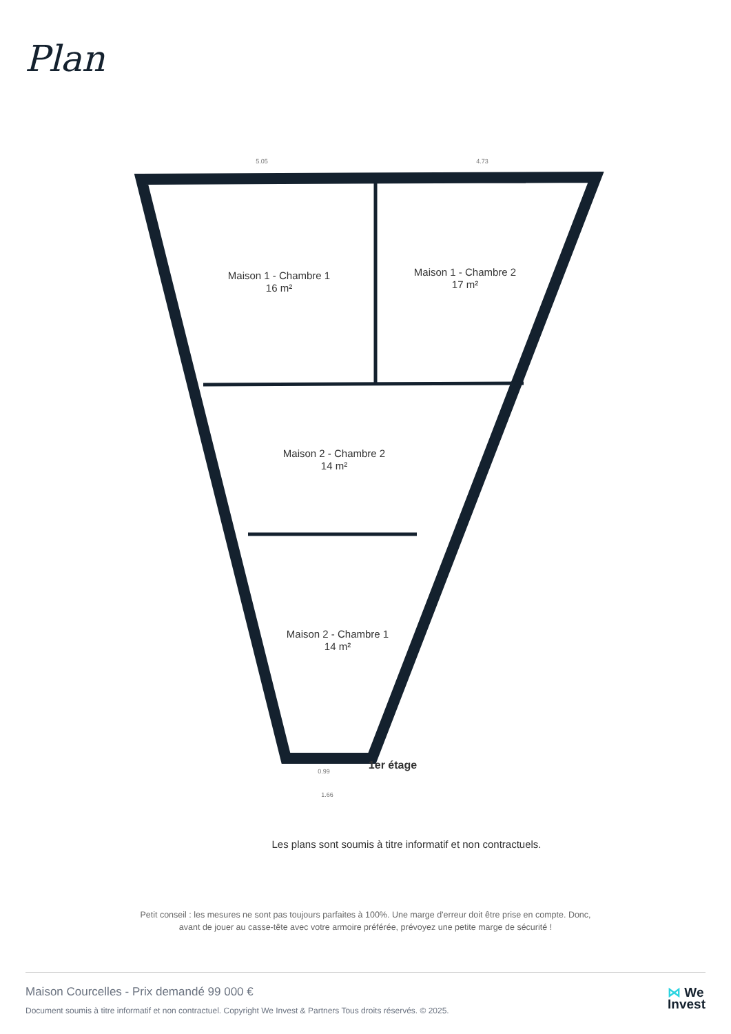Plan
Maison 1 - Chambre 1
16 m²
Maison 1 - Chambre 2
17 m²
Maison 2 - Chambre 2
14 m²
Maison 2 - Chambre 1
14 m²
1er étage
Les plans sont soumis à titre informatif et non contractuels.
5.05
4.73
0.99
1.66
Petit conseil : les mesures ne sont pas toujours parfaites à 100%. Une marge d'erreur doit être prise en compte. Donc,
avant de jouer au casse-tête avec votre armoire préférée, prévoyez une petite marge de sécurité !
Maison Courcelles - Prix demandé 99 000 €
Document soumis à titre informatif et non contractuel. Copyright We Invest & Partners Tous droits réservés. © 2025.
⋈ We
Invest